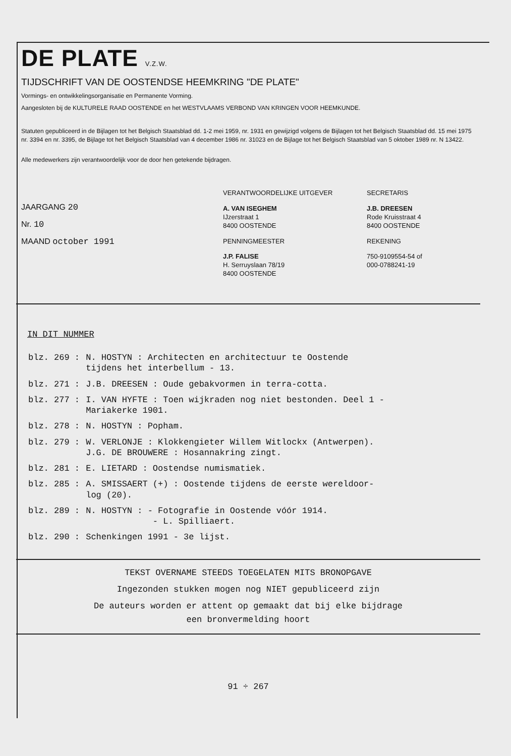DE PLATE V.Z.W.
TIJDSCHRIFT VAN DE OOSTENDSE HEEMKRING "DE PLATE"
Vormings- en ontwikkelingsorganisatie en Permanente Vorming.
Aangesloten bij de KULTURELE RAAD OOSTENDE en het WESTVLAAMS VERBOND VAN KRINGEN VOOR HEEMKUNDE.
Statuten gepubliceerd in de Bijlagen tot het Belgisch Staatsblad dd. 1-2 mei 1959, nr. 1931 en gewijzigd volgens de Bijlagen tot het Belgisch Staatsblad dd. 15 mei 1975 nr. 3394 en nr. 3395, de Bijlage tot het Belgisch Staatsblad van 4 december 1986 nr. 31023 en de Bijlage tot het Belgisch Staatsblad van 5 oktober 1989 nr. N 13422.
Alle medewerkers zijn verantwoordelijk voor de door hen getekende bijdragen.
JAARGANG 20
Nr. 10
MAAND october 1991
VERANTWOORDELIJKE UITGEVER
A. VAN ISEGHEM
IJzerstraat 1
8400 OOSTENDE
PENNINGMEESTER
J.P. FALISE
H. Serruyslaan 78/19
8400 OOSTENDE
SECRETARIS
J.B. DREESEN
Rode Kruisstraat 4
8400 OOSTENDE
REKENING
750-9109554-54 of
000-0788241-19
IN DIT NUMMER
| blz. 269 : | N. HOSTYN : Architecten en architectuur te Oostende tijdens het interbellum - 13. |
| blz. 271 : | J.B. DREESEN : Oude gebakvormen in terra-cotta. |
| blz. 277 : | I. VAN HYFTE : Toen wijkraden nog niet bestonden. Deel 1 - Mariakerke 1901. |
| blz. 278 : | N. HOSTYN : Popham. |
| blz. 279 : | W. VERLONJE : Klokkengieter Willem Witlockx (Antwerpen). J.G. DE BROUWERE : Hosannakring zingt. |
| blz. 281 : | E. LIETARD : Oostendse numismatiek. |
| blz. 285 : | A. SMISSAERT (+) : Oostende tijdens de eerste wereldoor- log (20). |
| blz. 289 : | N. HOSTYN : - Fotografie in Oostende vóór 1914. - L. Spilliaert. |
| blz. 290 : | Schenkingen 1991 - 3e lijst. |
TEKST OVERNAME STEEDS TOEGELATEN MITS BRONOPGAVE
Ingezonden stukken mogen nog NIET gepubliceerd zijn
De auteurs worden er attent op gemaakt dat bij elke bijdrage
een bronvermelding hoort
91 ÷ 267